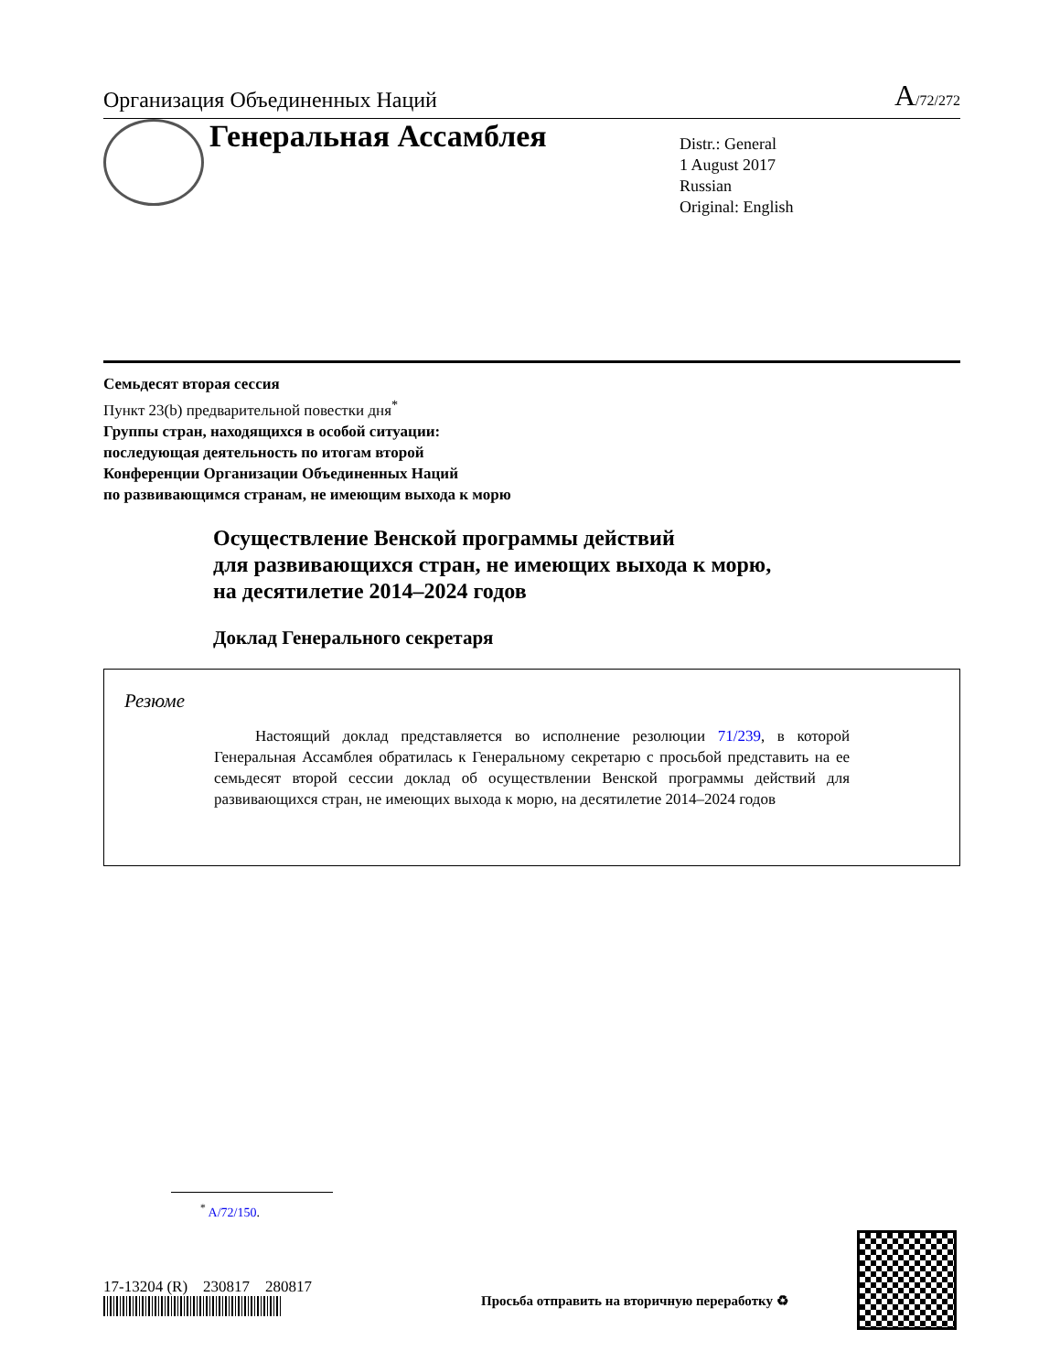Организация Объединенных Наций A/72/272
Генеральная Ассамблея
Distr.: General
1 August 2017
Russian
Original: English
Семьдесят вторая сессия
Пункт 23(b) предварительной повестки дня<sup>*</sup>
Группы стран, находящихся в особой ситуации:
последующая деятельность по итогам второй
Конференции Организации Объединенных Наций
по развивающимся странам, не имеющим выхода к морю
Осуществление Венской программы действий
для развивающихся стран, не имеющих выхода к морю,
на десятилетие 2014–2024 годов
Доклад Генерального секретаря
Резюме
Настоящий доклад представляется во исполнение резолюции 71/239, в которой Генеральная Ассамблея обратилась к Генеральному секретарю с просьбой представить на ее семьдесят второй сессии доклад об осуществлении Венской программы действий для развивающихся стран, не имеющих выхода к морю, на десятилетие 2014–2024 годов
<sup>*</sup> A/72/150.
17-13204 (R) 230817 280817
Просьба отправить на вторичную переработку ♻